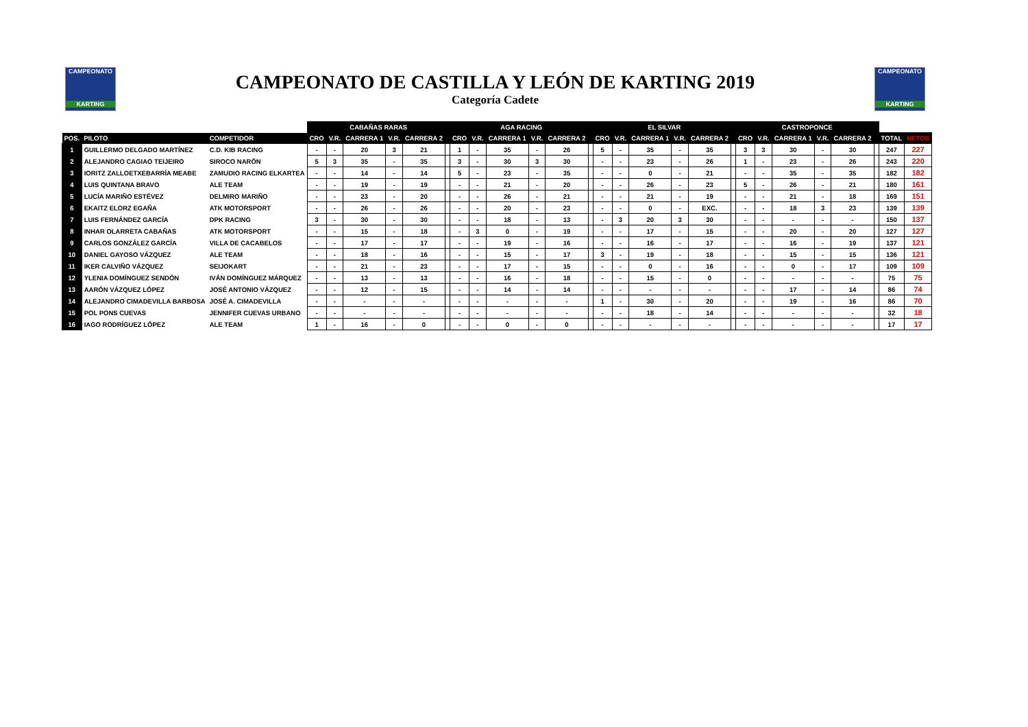CAMPEONATO
KARTING
CAMPEONATO DE CASTILLA Y LEÓN DE KARTING 2019
Categoría Cadete
CAMPEONATO
KARTING
| | | | CABAÑAS RARAS | | | | | | AGA RACING | | | | | | EL SILVAR | | | | | | CASTROPONCE | | | | | | | |
| --- | --- | --- | --- | --- | --- | --- | --- | --- | --- | --- | --- | --- | --- | --- | --- | --- | --- | --- | --- | --- | --- | --- | --- | --- | --- | --- | --- | --- |
| POS. | PILOTO | COMPETIDOR | CRO | V.R. | CARRERA 1 | V.R. | CARRERA 2 | | CRO | V.R. | CARRERA 1 | V.R. | CARRERA 2 | | CRO | V.R. | CARRERA 1 | V.R. | CARRERA 2 | | CRO | V.R. | CARRERA 1 | V.R. | CARRERA 2 | | TOTAL | NETOS |
| 1 | GUILLERMO DELGADO MARTÍNEZ | C.D. KIB RACING | - | - | 20 | 3 | 21 | | 1 | - | 35 | - | 26 | | 5 | - | 35 | - | 35 | | 3 | 3 | 30 | - | 30 | | 247 | 227 |
| 2 | ALEJANDRO CAGIAO TEIJEIRO | SIROCO NARÓN | 5 | 3 | 35 | - | 35 | | 3 | - | 30 | 3 | 30 | | - | - | 23 | - | 26 | | 1 | - | 23 | - | 26 | | 243 | 220 |
| 3 | IORITZ ZALLOETXEBARRÍA MEABE | ZAMUDIO RACING ELKARTEA | - | - | 14 | - | 14 | | 5 | - | 23 | - | 35 | | - | - | 0 | - | 21 | | - | - | 35 | - | 35 | | 182 | 182 |
| 4 | LUIS QUINTANA BRAVO | ALE TEAM | - | - | 19 | - | 19 | | - | - | 21 | - | 20 | | - | - | 26 | - | 23 | | 5 | - | 26 | - | 21 | | 180 | 161 |
| 5 | LUCÍA MARIÑO ESTÉVEZ | DELMIRO MARIÑO | - | - | 23 | - | 20 | | - | - | 26 | - | 21 | | - | - | 21 | - | 19 | | - | - | 21 | - | 18 | | 169 | 151 |
| 6 | EKAITZ ELORZ EGAÑA | ATK MOTORSPORT | - | - | 26 | - | 26 | | - | - | 20 | - | 23 | | - | - | 0 | - | EXC. | | - | - | 18 | 3 | 23 | | 139 | 139 |
| 7 | LUIS FERNÁNDEZ GARCÍA | DPK RACING | 3 | - | 30 | - | 30 | | - | - | 18 | - | 13 | | - | 3 | 20 | 3 | 30 | | - | - | - | - | - | | 150 | 137 |
| 8 | INHAR OLARRETA CABAÑAS | ATK MOTORSPORT | - | - | 15 | - | 18 | | - | 3 | 0 | - | 19 | | - | - | 17 | - | 15 | | - | - | 20 | - | 20 | | 127 | 127 |
| 9 | CARLOS GONZÁLEZ GARCÍA | VILLA DE CACABELOS | - | - | 17 | - | 17 | | - | - | 19 | - | 16 | | - | - | 16 | - | 17 | | - | - | 16 | - | 19 | | 137 | 121 |
| 10 | DANIEL GAYOSO VÁZQUEZ | ALE TEAM | - | - | 18 | - | 16 | | - | - | 15 | - | 17 | | 3 | - | 19 | - | 18 | | - | - | 15 | - | 15 | | 136 | 121 |
| 11 | IKER CALVIÑO VÁZQUEZ | SEIJOKART | - | - | 21 | - | 23 | | - | - | 17 | - | 15 | | - | - | 0 | - | 16 | | - | - | 0 | - | 17 | | 109 | 109 |
| 12 | YLENIA DOMÍNGUEZ SENDÓN | IVÁN DOMÍNGUEZ MÁRQUEZ | - | - | 13 | - | 13 | | - | - | 16 | - | 18 | | - | - | 15 | - | 0 | | - | - | - | - | - | | 75 | 75 |
| 13 | AARÓN VÁZQUEZ LÓPEZ | JOSÉ ANTONIO VÁZQUEZ | - | - | 12 | - | 15 | | - | - | 14 | - | 14 | | - | - | - | - | - | | - | - | 17 | - | 14 | | 86 | 74 |
| 14 | ALEJANDRO CIMADEVILLA BARBOSA | JOSÉ A. CIMADEVILLA | - | - | - | - | - | | - | - | - | - | - | | 1 | - | 30 | - | 20 | | - | - | 19 | - | 16 | | 86 | 70 |
| 15 | POL PONS CUEVAS | JENNIFER CUEVAS URBANO | - | - | - | - | - | | - | - | - | - | - | | - | - | 18 | - | 14 | | - | - | - | - | - | | 32 | 18 |
| 16 | IAGO RODRÍGUEZ LÓPEZ | ALE TEAM | 1 | - | 16 | - | 0 | | - | - | 0 | - | 0 | | - | - | - | - | - | | - | - | - | - | - | | 17 | 17 |